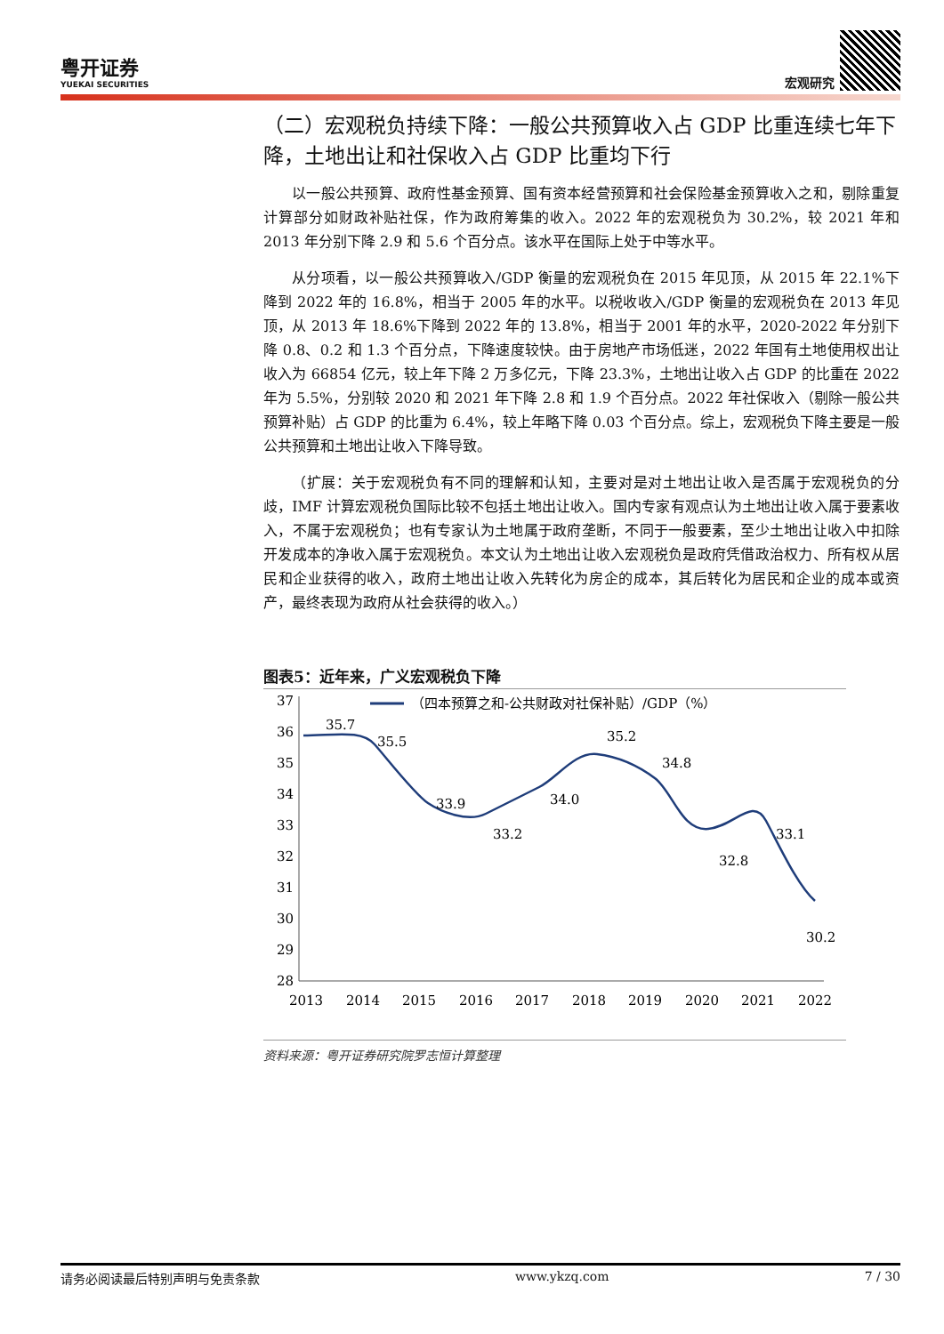粤开证券
YUEKAI SECURITIES
宏观研究
（二）宏观税负持续下降：一般公共预算收入占 GDP 比重连续七年下降，土地出让和社保收入占 GDP 比重均下行
以一般公共预算、政府性基金预算、国有资本经营预算和社会保险基金预算收入之和，剔除重复计算部分如财政补贴社保，作为政府筹集的收入。2022 年的宏观税负为 30.2%，较 2021 年和 2013 年分别下降 2.9 和 5.6 个百分点。该水平在国际上处于中等水平。
从分项看，以一般公共预算收入/GDP 衡量的宏观税负在 2015 年见顶，从 2015 年 22.1%下降到 2022 年的 16.8%，相当于 2005 年的水平。以税收收入/GDP 衡量的宏观税负在 2013 年见顶，从 2013 年 18.6%下降到 2022 年的 13.8%，相当于 2001 年的水平，2020-2022 年分别下降 0.8、0.2 和 1.3 个百分点，下降速度较快。由于房地产市场低迷，2022 年国有土地使用权出让收入为 66854 亿元，较上年下降 2 万多亿元，下降 23.3%，土地出让收入占 GDP 的比重在 2022 年为 5.5%，分别较 2020 和 2021 年下降 2.8 和 1.9 个百分点。2022 年社保收入（剔除一般公共预算补贴）占 GDP 的比重为 6.4%，较上年略下降 0.03 个百分点。综上，宏观税负下降主要是一般公共预算和土地出让收入下降导致。
（扩展：关于宏观税负有不同的理解和认知，主要对是对土地出让收入是否属于宏观税负的分歧，IMF 计算宏观税负国际比较不包括土地出让收入。国内专家有观点认为土地出让收入属于要素收入，不属于宏观税负；也有专家认为土地属于政府垄断，不同于一般要素，至少土地出让收入中扣除开发成本的净收入属于宏观税负。本文认为土地出让收入宏观税负是政府凭借政治权力、所有权从居民和企业获得的收入，政府土地出让收入先转化为房企的成本，其后转化为居民和企业的成本或资产，最终表现为政府从社会获得的收入。）
图表5：近年来，广义宏观税负下降
37
36
35
34
33
32
31
30
29
28
（四本预算之和-公共财政对社保补贴）/GDP（%）
35.7
35.5
33.9
33.2
34.0
35.2
34.8
32.8
33.1
30.2
2013
2014
2015
2016
2017
2018
2019
2020
2021
2022
资料来源：粤开证券研究院罗志恒计算整理
请务必阅读最后特别声明与免责条款 www.ykzq.com 7 / 30